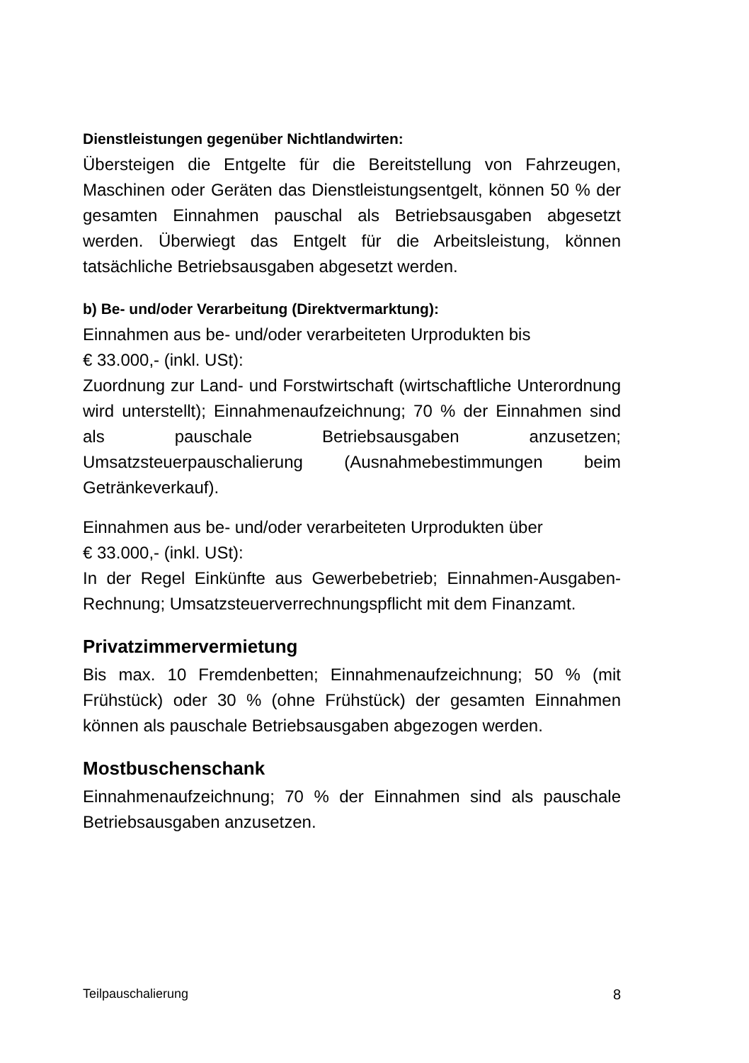Dienstleistungen gegenüber Nichtlandwirten:
Übersteigen die Entgelte für die Bereitstellung von Fahrzeugen, Maschinen oder Geräten das Dienstleistungsentgelt, können 50 % der gesamten Einnahmen pauschal als Betriebsausgaben abgesetzt werden. Überwiegt das Entgelt für die Arbeitsleistung, können tatsächliche Betriebsausgaben abgesetzt werden.
b) Be- und/oder Verarbeitung (Direktvermarktung):
Einnahmen aus be- und/oder verarbeiteten Urprodukten bis
€ 33.000,- (inkl. USt):
Zuordnung zur Land- und Forstwirtschaft (wirtschaftliche Unterordnung wird unterstellt); Einnahmenaufzeichnung; 70 % der Einnahmen sind als pauschale Betriebsausgaben anzusetzen; Umsatzsteuerpauschalierung (Ausnahmebestimmungen beim Getränkeverkauf).
Einnahmen aus be- und/oder verarbeiteten Urprodukten über
€ 33.000,- (inkl. USt):
In der Regel Einkünfte aus Gewerbebetrieb; Einnahmen-Ausgaben-Rechnung; Umsatzsteuerverrechnungspflicht mit dem Finanzamt.
Privatzimmervermietung
Bis max. 10 Fremdenbetten; Einnahmenaufzeichnung; 50 % (mit Frühstück) oder 30 % (ohne Frühstück) der gesamten Einnahmen können als pauschale Betriebsausgaben abgezogen werden.
Mostbuschenschank
Einnahmenaufzeichnung; 70 % der Einnahmen sind als pauschale Betriebsausgaben anzusetzen.
Teilpauschalierung 8